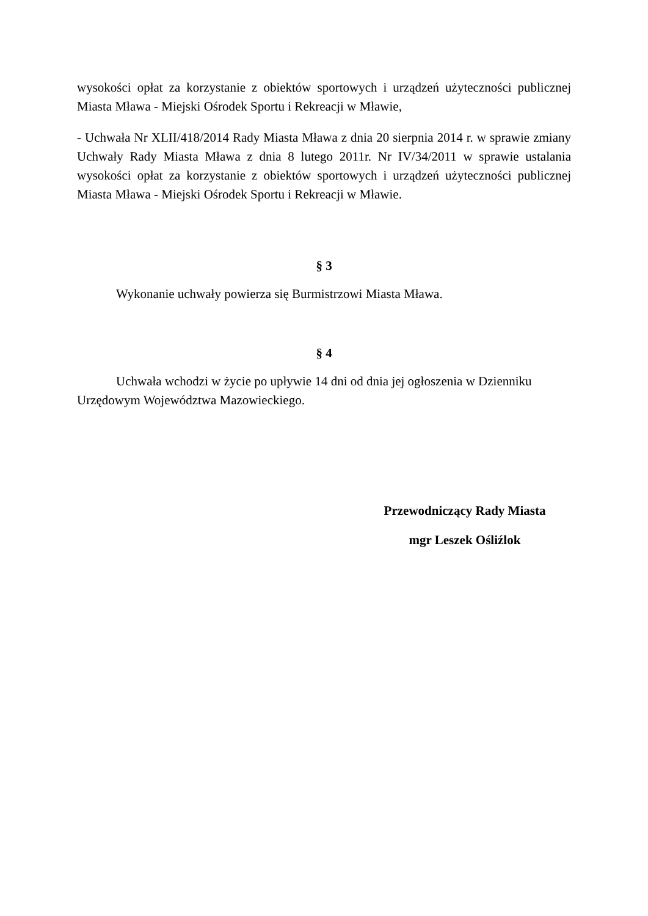wysokości opłat za korzystanie z obiektów sportowych i urządzeń użyteczności publicznej Miasta Mława - Miejski Ośrodek Sportu i Rekreacji w Mławie,
- Uchwała Nr XLII/418/2014 Rady Miasta Mława z dnia 20 sierpnia 2014 r. w sprawie zmiany Uchwały Rady Miasta Mława z dnia 8 lutego 2011r. Nr IV/34/2011 w sprawie ustalania wysokości opłat za korzystanie z obiektów sportowych i urządzeń użyteczności publicznej Miasta Mława - Miejski Ośrodek Sportu i Rekreacji w Mławie.
§ 3
Wykonanie uchwały powierza się Burmistrzowi Miasta Mława.
§ 4
Uchwała wchodzi w życie po upływie 14 dni od dnia jej ogłoszenia w Dzienniku
Urzędowym Województwa Mazowieckiego.
Przewodniczący Rady Miasta
mgr Leszek Ośliźlok